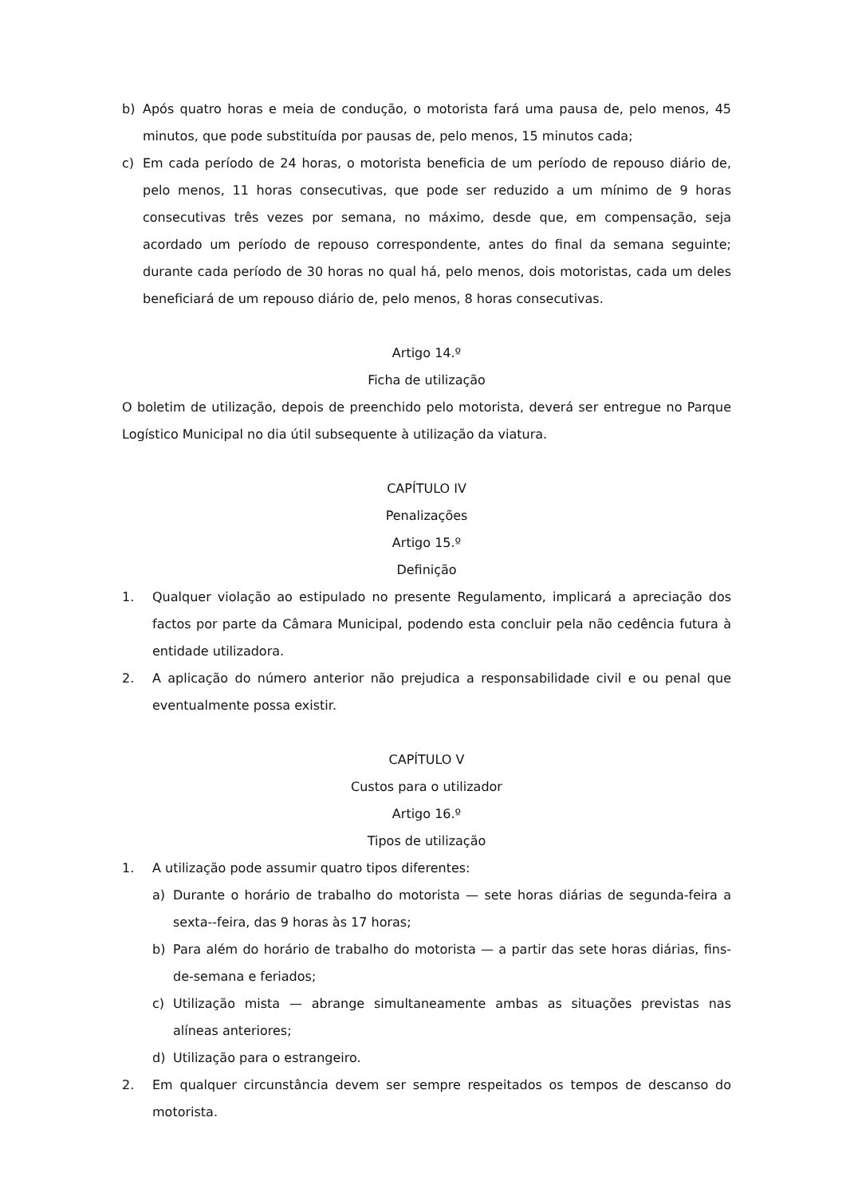b) Após quatro horas e meia de condução, o motorista fará uma pausa de, pelo menos, 45 minutos, que pode substituída por pausas de, pelo menos, 15 minutos cada;
c) Em cada período de 24 horas, o motorista beneficia de um período de repouso diário de, pelo menos, 11 horas consecutivas, que pode ser reduzido a um mínimo de 9 horas consecutivas três vezes por semana, no máximo, desde que, em compensação, seja acordado um período de repouso correspondente, antes do final da semana seguinte; durante cada período de 30 horas no qual há, pelo menos, dois motoristas, cada um deles beneficiará de um repouso diário de, pelo menos, 8 horas consecutivas.
Artigo 14.º
Ficha de utilização
O boletim de utilização, depois de preenchido pelo motorista, deverá ser entregue no Parque Logístico Municipal no dia útil subsequente à utilização da viatura.
CAPÍTULO IV
Penalizações
Artigo 15.º
Definição
1. Qualquer violação ao estipulado no presente Regulamento, implicará a apreciação dos factos por parte da Câmara Municipal, podendo esta concluir pela não cedência futura à entidade utilizadora.
2. A aplicação do número anterior não prejudica a responsabilidade civil e ou penal que eventualmente possa existir.
CAPÍTULO V
Custos para o utilizador
Artigo 16.º
Tipos de utilização
1. A utilização pode assumir quatro tipos diferentes:
a) Durante o horário de trabalho do motorista — sete horas diárias de segunda-feira a sexta--feira, das 9 horas às 17 horas;
b) Para além do horário de trabalho do motorista — a partir das sete horas diárias, fins-de-semana e feriados;
c) Utilização mista — abrange simultaneamente ambas as situações previstas nas alíneas anteriores;
d) Utilização para o estrangeiro.
2. Em qualquer circunstância devem ser sempre respeitados os tempos de descanso do motorista.